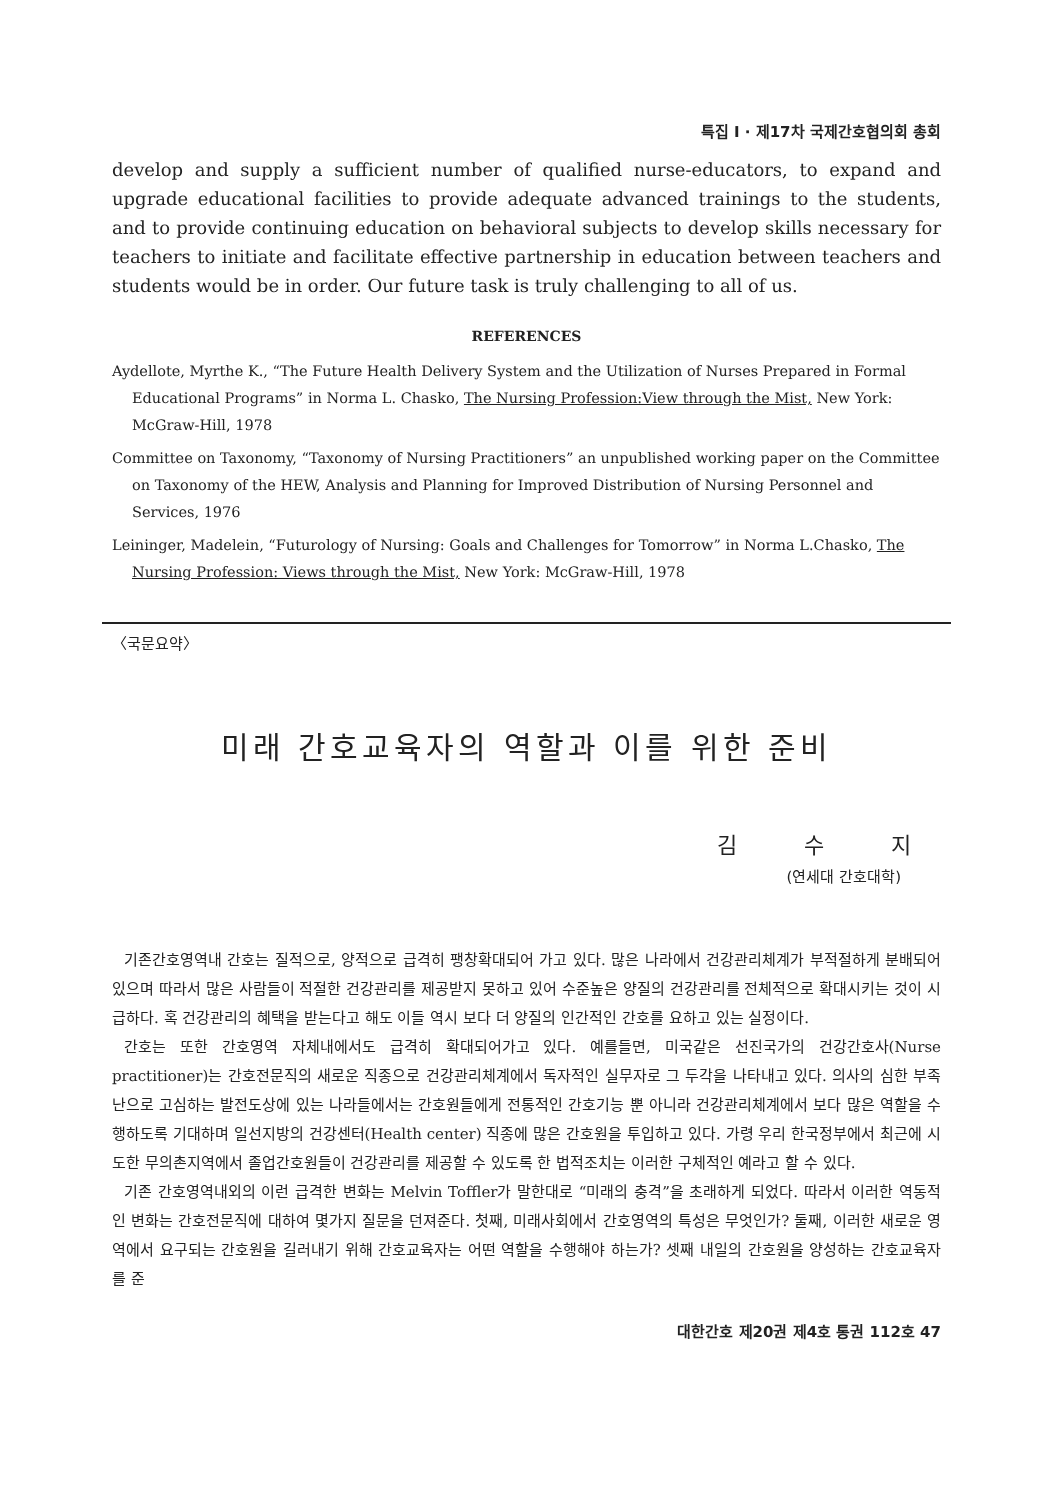특집 I · 제17차 국제간호협의회 총회
develop and supply a sufficient number of qualified nurse-educators, to expand and upgrade educational facilities to provide adequate advanced trainings to the students, and to provide continuing education on behavioral subjects to develop skills necessary for teachers to initiate and facilitate effective partnership in education between teachers and students would be in order. Our future task is truly challenging to all of us.
REFERENCES
Aydellote, Myrthe K., “The Future Health Delivery System and the Utilization of Nurses Prepared in Formal Educational Programs” in Norma L. Chasko, The Nursing Profession:View through the Mist, New York: McGraw-Hill, 1978
Committee on Taxonomy, “Taxonomy of Nursing Practitioners” an unpublished working paper on the Committee on Taxonomy of the HEW, Analysis and Planning for Improved Distribution of Nursing Personnel and Services, 1976
Leininger, Madelein, “Futurology of Nursing: Goals and Challenges for Tomorrow” in Norma L.Chasko, The Nursing Profession: Views through the Mist, New York: McGraw-Hill, 1978
〈국문요약〉
미래 간호교육자의 역할과 이를 위한 준비
김 수 지
(연세대 간호대학)
기존간호영역내 간호는 질적으로, 양적으로 급격히 팽창확대되어 가고 있다. 많은 나라에서 건강관리체계가 부적절하게 분배되어 있으며 따라서 많은 사람들이 적절한 건강관리를 제공받지 못하고 있어 수준높은 양질의 건강관리를 전체적으로 확대시키는 것이 시급하다. 혹 건강관리의 혜택을 받는다고 해도 이들 역시 보다 더 양질의 인간적인 간호를 요하고 있는 실정이다.
간호는 또한 간호영역 자체내에서도 급격히 확대되어가고 있다. 예를들면, 미국같은 선진국가의 건강간호사(Nurse practitioner)는 간호전문직의 새로운 직종으로 건강관리체계에서 독자적인 실무자로 그 두각을 나타내고 있다. 의사의 심한 부족난으로 고심하는 발전도상에 있는 나라들에서는 간호원들에게 전통적인 간호기능 뿐 아니라 건강관리체계에서 보다 많은 역할을 수행하도록 기대하며 일선지방의 건강센터(Health center) 직종에 많은 간호원을 투입하고 있다. 가령 우리 한국정부에서 최근에 시도한 무의촌지역에서 졸업간호원들이 건강관리를 제공할 수 있도록 한 법적조치는 이러한 구체적인 예라고 할 수 있다.
기존 간호영역내외의 이런 급격한 변화는 Melvin Toffler가 말한대로 “미래의 충격”을 초래하게 되었다. 따라서 이러한 역동적인 변화는 간호전문직에 대하여 몇가지 질문을 던져준다. 첫째, 미래사회에서 간호영역의 특성은 무엇인가? 둘째, 이러한 새로운 영역에서 요구되는 간호원을 길러내기 위해 간호교육자는 어떤 역할을 수행해야 하는가? 셋째 내일의 간호원을 양성하는 간호교육자를 준
대한간호 제20권 제4호 통권 112호 47